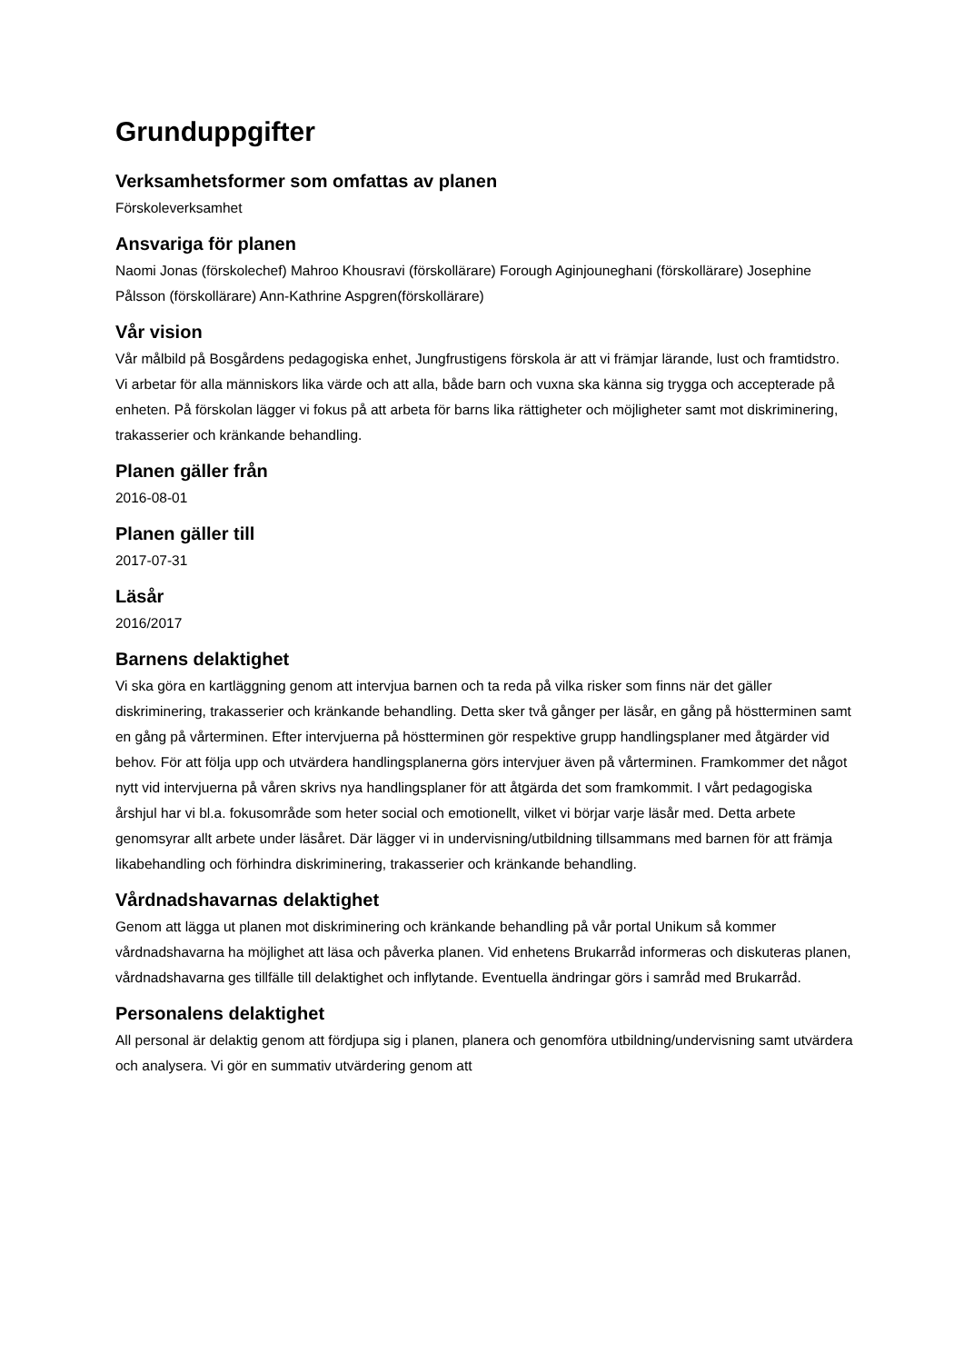Grunduppgifter
Verksamhetsformer som omfattas av planen
Förskoleverksamhet
Ansvariga för planen
Naomi Jonas (förskolechef) Mahroo Khousravi (förskollärare) Forough Aginjouneghani (förskollärare) Josephine Pålsson (förskollärare) Ann-Kathrine Aspgren(förskollärare)
Vår vision
Vår målbild på Bosgårdens pedagogiska enhet, Jungfrustigens förskola är att vi främjar lärande, lust och framtidstro. Vi arbetar för alla människors lika värde och att alla, både barn och vuxna ska känna sig trygga och accepterade på enheten. På förskolan lägger vi fokus på att arbeta för barns lika rättigheter och möjligheter samt mot diskriminering, trakasserier och kränkande behandling.
Planen gäller från
2016-08-01
Planen gäller till
2017-07-31
Läsår
2016/2017
Barnens delaktighet
Vi ska göra en kartläggning genom att intervjua barnen och ta reda på vilka risker som finns när det gäller diskriminering, trakasserier och kränkande behandling. Detta sker två gånger per läsår, en gång på höstterminen samt en gång på vårterminen. Efter intervjuerna på höstterminen gör respektive grupp handlingsplaner med åtgärder vid behov. För att följa upp och utvärdera handlingsplanerna görs intervjuer även på vårterminen. Framkommer det något nytt vid intervjuerna på våren skrivs nya handlingsplaner för att åtgärda det som framkommit. I vårt pedagogiska årshjul har vi bl.a. fokusområde som heter social och emotionellt, vilket vi börjar varje läsår med. Detta arbete genomsyrar allt arbete under läsåret. Där lägger vi in undervisning/utbildning tillsammans med barnen för att främja likabehandling och förhindra diskriminering, trakasserier och kränkande behandling.
Vårdnadshavarnas delaktighet
Genom att lägga ut planen mot diskriminering och kränkande behandling på vår portal Unikum så kommer vårdnadshavarna ha möjlighet att läsa och påverka planen. Vid enhetens Brukarråd informeras och diskuteras planen, vårdnadshavarna ges tillfälle till delaktighet och inflytande. Eventuella ändringar görs i samråd med Brukarråd.
Personalens delaktighet
All personal är delaktig genom att fördjupa sig i planen, planera och genomföra utbildning/undervisning samt utvärdera och analysera. Vi gör en summativ utvärdering genom att